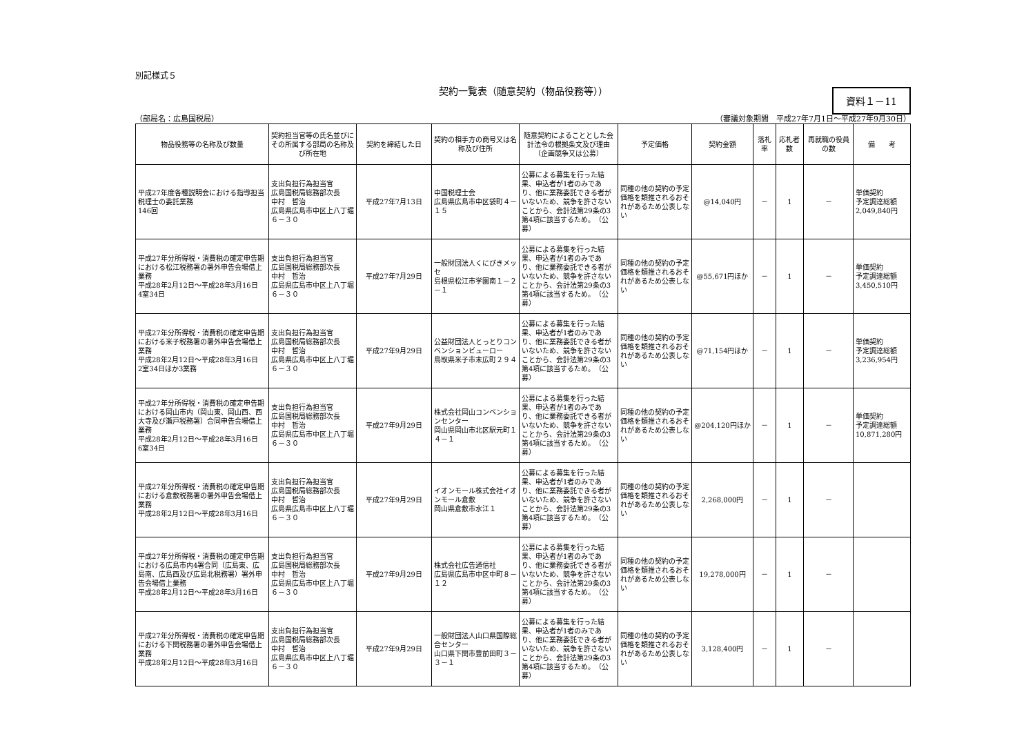別記様式５
契約一覧表（随意契約（物品役務等））
資料１－11
（部局名：広島国税局） （審議対象期間　平成27年7月1日～平成27年9月30日）
| 物品役務等の名称及び数量 | 契約担当官等の氏名並びにその所属する部局の名称及び所在地 | 契約を締結した日 | 契約の相手方の商号又は名称及び住所 | 随意契約によることとした会計法令の根拠条文及び理由（企画競争又は公募） | 予定価格 | 契約金額 | 落札率 | 応札者数 | 再就職の役員の数 | 備 考 |
| --- | --- | --- | --- | --- | --- | --- | --- | --- | --- | --- |
| 平成27年度各種説明会における指導担当税理士の委託業務 146回 | 支出負担行為担当官 広島国税局総務部次長 中村 哲治 広島県広島市中区上八丁堀６－３０ | 平成27年7月13日 | 中国税理士会 広島県広島市中区袋町４－１５ | 公募による募集を行った結果、申込者が1者のみであり、他に業務委託できる者がいないため、競争を許さないことから、会計法第29条の3第4項に該当するため。 （公募） | 同種の他の契約の予定価格を類推されるおそれがあるため公表しない | @14,040円 | － | 1 | － | 単価契約 予定調達総額 2,049,840円 |
| 平成27年分所得税・消費税の確定申告期における松江税務署の署外申告会場借上業務 平成28年2月12日～平成28年3月16日 4室34日 | 支出負担行為担当官 広島国税局総務部次長 中村 哲治 広島県広島市中区上八丁堀６－３０ | 平成27年7月29日 | 一般財団法人くにびきメッセ 島根県松江市学園南１－２－１ | 公募による募集を行った結果、申込者が1者のみであり、他に業務委託できる者がいないため、競争を許さないことから、会計法第29条の3第4項に該当するため。 （公募） | 同種の他の契約の予定価格を類推されるおそれがあるため公表しない | @55,671円ほか | － | 1 | － | 単価契約 予定調達総額 3,450,510円 |
| 平成27年分所得税・消費税の確定申告期における米子税務署の署外申告会場借上業務 平成28年2月12日～平成28年3月16日 2室34日ほか3業務 | 支出負担行為担当官 広島国税局総務部次長 中村 哲治 広島県広島市中区上八丁堀６－３０ | 平成27年9月29日 | 公益財団法人とっとりコンベンションビューロー 鳥取県米子市末広町２９４ | 公募による募集を行った結果、申込者が1者のみであり、他に業務委託できる者がいないため、競争を許さないことから、会計法第29条の3第4項に該当するため。 （公募） | 同種の他の契約の予定価格を類推されるおそれがあるため公表しない | @71,154円ほか | － | 1 | － | 単価契約 予定調達総額 3,236,954円 |
| 平成27年分所得税・消費税の確定申告期における岡山市内（岡山東、岡山西、西大寺及び瀬戸税務署）合同申告会場借上業務 平成28年2月12日～平成28年3月16日 6室34日 | 支出負担行為担当官 広島国税局総務部次長 中村 哲治 広島県広島市中区上八丁堀６－３０ | 平成27年9月29日 | 株式会社岡山コンベンションセンター 岡山県岡山市北区駅元町１４－１ | 公募による募集を行った結果、申込者が1者のみであり、他に業務委託できる者がいないため、競争を許さないことから、会計法第29条の3第4項に該当するため。 （公募） | 同種の他の契約の予定価格を類推されるおそれがあるため公表しない | @204,120円ほか | － | 1 | － | 単価契約 予定調達総額 10,871,280円 |
| 平成27年分所得税・消費税の確定申告期における倉敷税務署の署外申告会場借上業務 平成28年2月12日～平成28年3月16日 | 支出負担行為担当官 広島国税局総務部次長 中村 哲治 広島県広島市中区上八丁堀６－３０ | 平成27年9月29日 | イオンモール株式会社イオンモール倉敷 岡山県倉敷市水江１ | 公募による募集を行った結果、申込者が1者のみであり、他に業務委託できる者がいないため、競争を許さないことから、会計法第29条の3第4項に該当するため。 （公募） | 同種の他の契約の予定価格を類推されるおそれがあるため公表しない | 2,268,000円 | － | 1 | － | |
| 平成27年分所得税・消費税の確定申告期における広島市内4署合同（広島東、広島南、広島西及び広島北税務署）署外申告会場借上業務 平成28年2月12日～平成28年3月16日 | 支出負担行為担当官 広島国税局総務部次長 中村 哲治 広島県広島市中区上八丁堀６－３０ | 平成27年9月29日 | 株式会社広告通信社 広島県広島市中区中町８－１２ | 公募による募集を行った結果、申込者が1者のみであり、他に業務委託できる者がいないため、競争を許さないことから、会計法第29条の3第4項に該当するため。 （公募） | 同種の他の契約の予定価格を類推されるおそれがあるため公表しない | 19,278,000円 | － | 1 | － | |
| 平成27年分所得税・消費税の確定申告期における下関税務署の署外申告会場借上業務 平成28年2月12日～平成28年3月16日 | 支出負担行為担当官 広島国税局総務部次長 中村 哲治 広島県広島市中区上八丁堀６－３０ | 平成27年9月29日 | 一般財団法人山口県国際総合センター 山口県下関市豊前田町３－３－１ | 公募による募集を行った結果、申込者が1者のみであり、他に業務委託できる者がいないため、競争を許さないことから、会計法第29条の3第4項に該当するため。 （公募） | 同種の他の契約の予定価格を類推されるおそれがあるため公表しない | 3,128,400円 | － | 1 | － | |